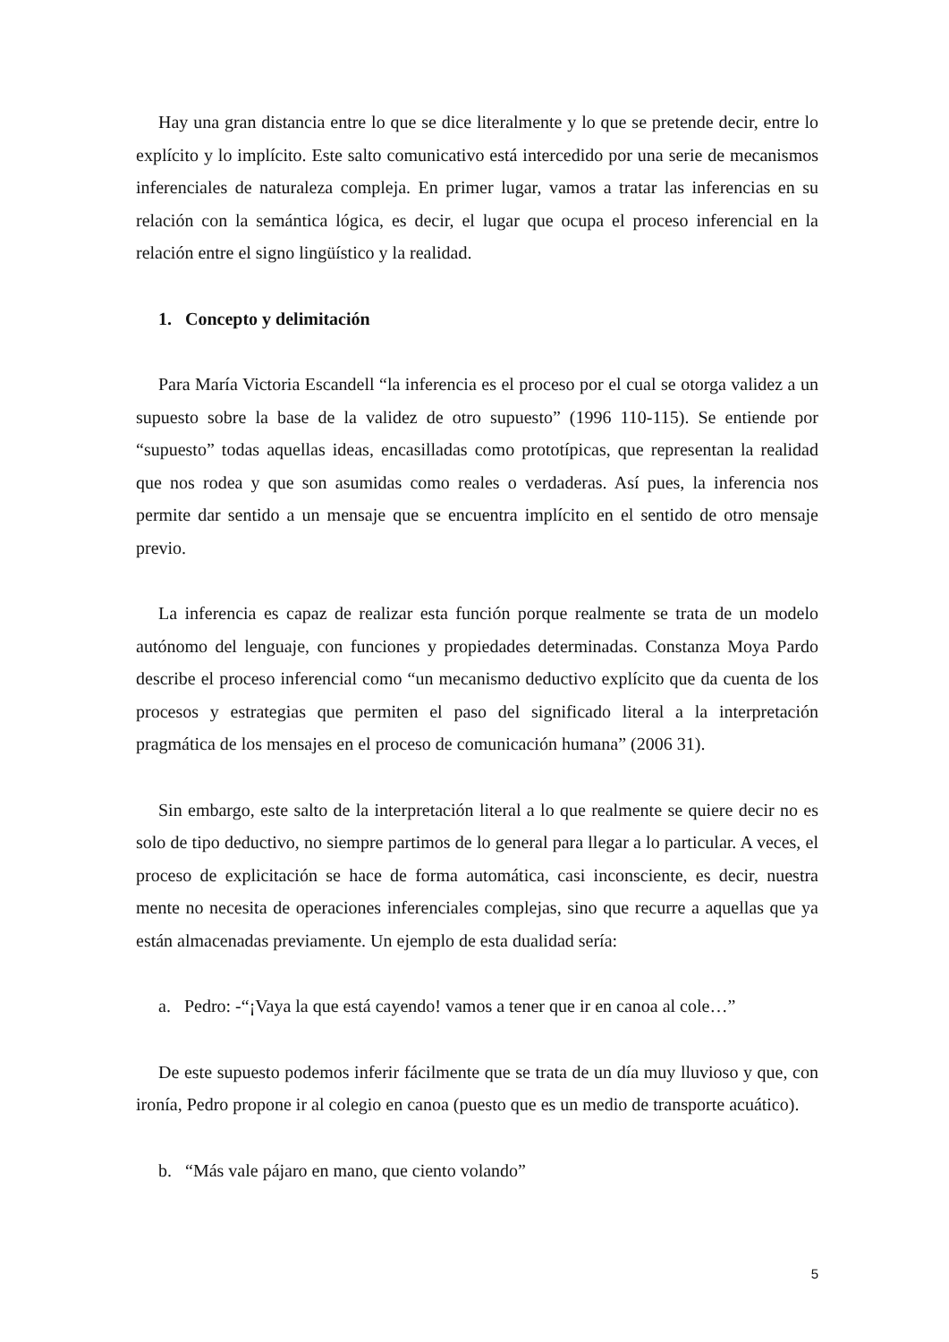Hay una gran distancia entre lo que se dice literalmente y lo que se pretende decir, entre lo explícito y lo implícito. Este salto comunicativo está intercedido por una serie de mecanismos inferenciales de naturaleza compleja. En primer lugar, vamos a tratar las inferencias en su relación con la semántica lógica, es decir, el lugar que ocupa el proceso inferencial en la relación entre el signo lingüístico y la realidad.
1. Concepto y delimitación
Para María Victoria Escandell “la inferencia es el proceso por el cual se otorga validez a un supuesto sobre la base de la validez de otro supuesto” (1996 110-115). Se entiende por “supuesto” todas aquellas ideas, encasilladas como prototípicas, que representan la realidad que nos rodea y que son asumidas como reales o verdaderas. Así pues, la inferencia nos permite dar sentido a un mensaje que se encuentra implícito en el sentido de otro mensaje previo.
La inferencia es capaz de realizar esta función porque realmente se trata de un modelo autónomo del lenguaje, con funciones y propiedades determinadas. Constanza Moya Pardo describe el proceso inferencial como “un mecanismo deductivo explícito que da cuenta de los procesos y estrategias que permiten el paso del significado literal a la interpretación pragmática de los mensajes en el proceso de comunicación humana” (2006 31).
Sin embargo, este salto de la interpretación literal a lo que realmente se quiere decir no es solo de tipo deductivo, no siempre partimos de lo general para llegar a lo particular. A veces, el proceso de explicitación se hace de forma automática, casi inconsciente, es decir, nuestra mente no necesita de operaciones inferenciales complejas, sino que recurre a aquellas que ya están almacenadas previamente. Un ejemplo de esta dualidad sería:
a. Pedro: -“¡Vaya la que está cayendo! vamos a tener que ir en canoa al cole…”
De este supuesto podemos inferir fácilmente que se trata de un día muy lluvioso y que, con ironía, Pedro propone ir al colegio en canoa (puesto que es un medio de transporte acuático).
b. “Más vale pájaro en mano, que ciento volando”
5